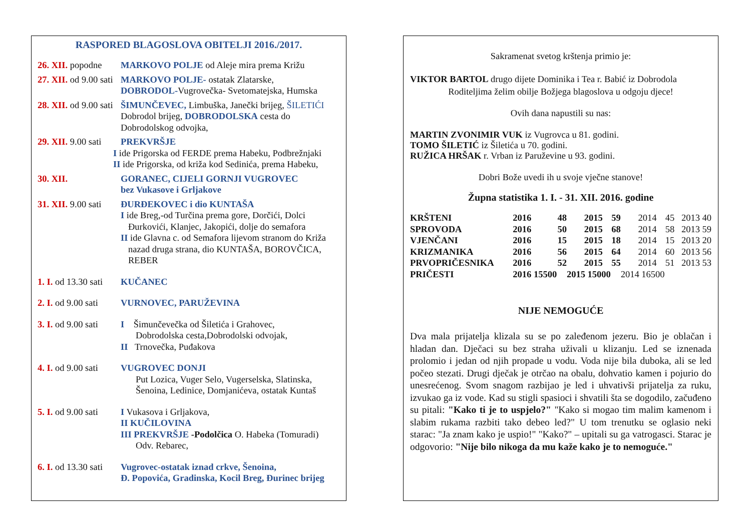RASPORED BLAGOSLOVA OBITELJI 2016./2017.
26. XII. popodne
MARKOVO POLJE od Aleje mira prema Križu
27. XII. od 9.00 sati
MARKOVO POLJE- ostatak Zlatarske,
DOBRODOL-Vugrovečka- Svetomatejska, Humska
28. XII. od 9.00 sati
ŠIMUNČEVEC, Limbuška, Janečki brijeg, ŠILETIĆI
Dobrodol brijeg, DOBRODOLSKA cesta do
Dobrodolskog odvojka,
29. XII. 9.00 sati
PREKVRŠJE
I ide Prigorska od FERDE prema Habeku, Podbrežnjaki
II ide Prigorska, od križa kod Sedinića, prema Habeku,
30. XII. GORANEC, CIJELI GORNJI VUGROVEC
bez Vukasove i Grljakove
31. XII. 9.00 sati
ĐURĐEKOVEC i dio KUNTAŠA
I ide Breg,-od Turčina prema gore, Dorčići, Dolci
Đurkovići, Klanjec, Jakopići, dolje do semafora
II ide Glavna c. od Semafora lijevom stranom do Križa
nazad druga strana, dio KUNTAŠA, BOROVČICA, REBER
1. I. od 13.30 sati
KUČANEC
2. I. od 9.00 sati
VURNOVEC, PARUŽEVINA
3. I. od 9.00 sati
I Šimunčevečka od Šiletića i Grahovec,
Dobrodolska cesta,Dobrodolski odvojak,
II Trnovečka, Puđakova
4. I. od 9.00 sati
VUGROVEC DONJI
Put Lozica, Vuger Selo, Vugerselska, Slatinska, Šenoina, Ledinice, Domjanićeva, ostatak Kuntaš
5. I. od 9.00 sati
I Vukasova i Grljakova,
II KUČILOVINA
III PREKVRŠJE -Podolčica O. Habeka (Tomuradi)
Odv. Rebarec,
6. I. od 13.30 sati
Vugrovec-ostatak iznad crkve, Šenoina,
Đ. Popovića, Gradinska, Kocil Breg, Đurinec brijeg
Sakramenat svetog krštenja primio je:
VIKTOR BARTOL drugo dijete Dominika i Tea r. Babić iz Dobrodola
Roditeljima želim obilje Božjega blagoslova u odgoju djece!
Ovih dana napustili su nas:
MARTIN ZVONIMIR VUK iz Vugrovca u 81. godini.
TOMO ŠILETIĆ iz Šiletića u 70. godini.
RUŽICA HRŠAK r. Vrban iz Paruževine u 93. godini.
Dobri Bože uvedi ih u svoje vječne stanove!
Župna statistika 1. I. - 31. XII. 2016. godine
| KRŠTENI | 2016 | 48 | 2015 | 59 | 2014 | 45 | 2013 40 |
| SPROVODA | 2016 | 50 | 2015 | 68 | 2014 | 58 | 2013 59 |
| VJENČANI | 2016 | 15 | 2015 | 18 | 2014 | 15 | 2013 20 |
| KRIZMANIKA | 2016 | 56 | 2015 | 64 | 2014 | 60 | 2013 56 |
| PRVOPRIČESNIKA | 2016 | 52 | 2015 | 55 | 2014 | 51 | 2013 53 |
| PRIČESTI | 2016 15500 | | 2015 15000 | | 2014 16500 | | |
NIJE NEMOGUĆE
Dva mala prijatelja klizala su se po zaleđenom jezeru. Bio je oblačan i hladan dan. Dječaci su bez straha uživali u klizanju. Led se iznenada prolomio i jedan od njih propade u vodu. Voda nije bila duboka, ali se led počeo stezati. Drugi dječak je otrčao na obalu, dohvatio kamen i pojurio do unesrećenog. Svom snagom razbijao je led i uhvativši prijatelja za ruku, izvukao ga iz vode. Kad su stigli spasioci i shvatili šta se dogodilo, začuđeno su pitali: "Kako ti je to uspjelo?" "Kako si mogao tim malim kamenom i slabim rukama razbiti tako debeo led?" U tom trenutku se oglasio neki starac: "Ja znam kako je uspio!" "Kako?" – upitali su ga vatrogasci. Starac je odgovorio: "Nije bilo nikoga da mu kaže kako je to nemoguće."